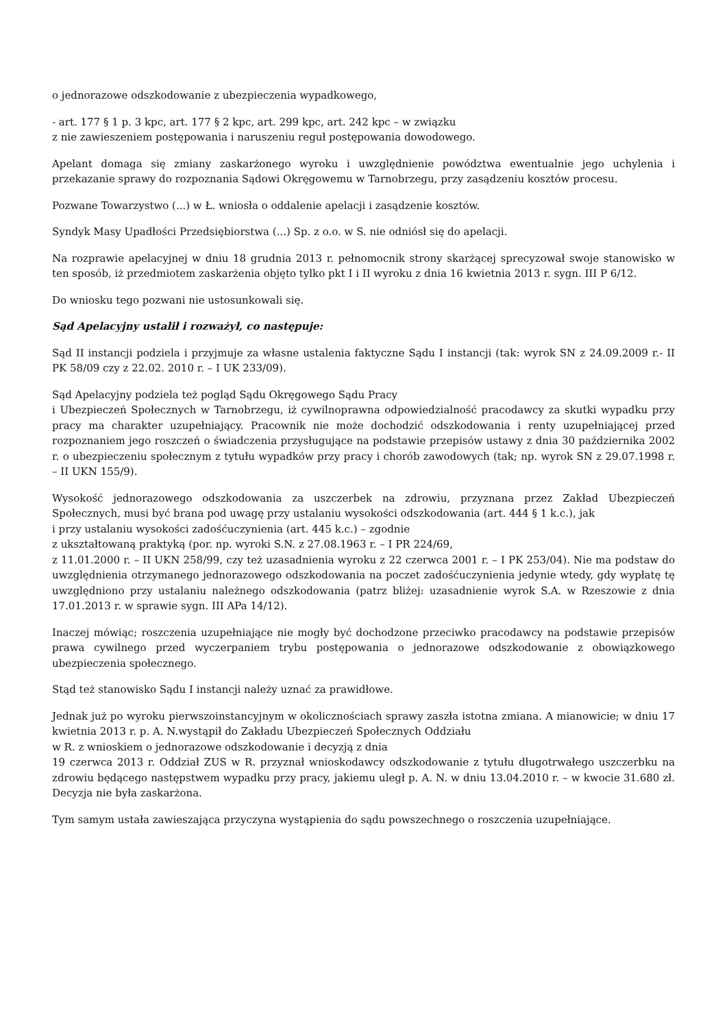o jednorazowe odszkodowanie z ubezpieczenia wypadkowego,
- art. 177 § 1 p. 3 kpc, art. 177 § 2 kpc, art. 299 kpc, art. 242 kpc – w związku
z nie zawieszeniem postępowania i naruszeniu reguł postępowania dowodowego.
Apelant domaga się zmiany zaskarżonego wyroku i uwzględnienie powództwa ewentualnie jego uchylenia i przekazanie sprawy do rozpoznania Sądowi Okręgowemu w Tarnobrzegu, przy zasądzeniu kosztów procesu.
Pozwane Towarzystwo (...) w Ł. wniosła o oddalenie apelacji i zasądzenie kosztów.
Syndyk Masy Upadłości Przedsiębiorstwa (...) Sp. z o.o. w S. nie odniósł się do apelacji.
Na rozprawie apelacyjnej w dniu 18 grudnia 2013 r. pełnomocnik strony skarżącej sprecyzował swoje stanowisko w ten sposób, iż przedmiotem zaskarżenia objęto tylko pkt I i II wyroku z dnia 16 kwietnia 2013 r. sygn. III P 6/12.
Do wniosku tego pozwani nie ustosunkowali się.
Sąd Apelacyjny ustalił i rozważył, co następuje:
Sąd II instancji podziela i przyjmuje za własne ustalenia faktyczne Sądu I instancji (tak: wyrok SN z 24.09.2009 r.- II PK 58/09 czy z 22.02. 2010 r. – I UK 233/09).
Sąd Apelacyjny podziela też pogląd Sądu Okręgowego Sądu Pracy
i Ubezpieczeń Społecznych w Tarnobrzegu, iż cywilnoprawna odpowiedzialność pracodawcy za skutki wypadku przy pracy ma charakter uzupełniający. Pracownik nie może dochodzić odszkodowania i renty uzupełniającej przed rozpoznaniem jego roszczeń o świadczenia przysługujące na podstawie przepisów ustawy z dnia 30 października 2002 r. o ubezpieczeniu społecznym z tytułu wypadków przy pracy i chorób zawodowych (tak; np. wyrok SN z 29.07.1998 r. – II UKN 155/9).
Wysokość jednorazowego odszkodowania za uszczerbek na zdrowiu, przyznana przez Zakład Ubezpieczeń Społecznych, musi być brana pod uwagę przy ustalaniu wysokości odszkodowania (art. 444 § 1 k.c.), jak
i przy ustalaniu wysokości zadośćuczynienia (art. 445 k.c.) – zgodnie
z ukształtowaną praktyką (por. np. wyroki S.N. z 27.08.1963 r. – I PR 224/69,
z 11.01.2000 r. – II UKN 258/99, czy też uzasadnienia wyroku z 22 czerwca 2001 r. – I PK 253/04). Nie ma podstaw do uwzględnienia otrzymanego jednorazowego odszkodowania na poczet zadośćuczynienia jedynie wtedy, gdy wypłatę tę uwzględniono przy ustalaniu należnego odszkodowania (patrz bliżej: uzasadnienie wyrok S.A. w Rzeszowie z dnia 17.01.2013 r. w sprawie sygn. III APa 14/12).
Inaczej mówiąc; roszczenia uzupełniające nie mogły być dochodzone przeciwko pracodawcy na podstawie przepisów prawa cywilnego przed wyczerpaniem trybu postępowania o jednorazowe odszkodowanie z obowiązkowego ubezpieczenia społecznego.
Stąd też stanowisko Sądu I instancji należy uznać za prawidłowe.
Jednak już po wyroku pierwszoinstancyjnym w okolicznościach sprawy zaszła istotna zmiana. A mianowicie; w dniu 17 kwietnia 2013 r. p. A. N.wystąpił do Zakładu Ubezpieczeń Społecznych Oddziału
w R. z wnioskiem o jednorazowe odszkodowanie i decyzją z dnia
19 czerwca 2013 r. Oddział ZUS w R. przyznał wnioskodawcy odszkodowanie z tytułu długotrwałego uszczerbku na zdrowiu będącego następstwem wypadku przy pracy, jakiemu uległ p. A. N. w dniu 13.04.2010 r. – w kwocie 31.680 zł. Decyzja nie była zaskarżona.
Tym samym ustała zawieszająca przyczyna wystąpienia do sądu powszechnego o roszczenia uzupełniające.